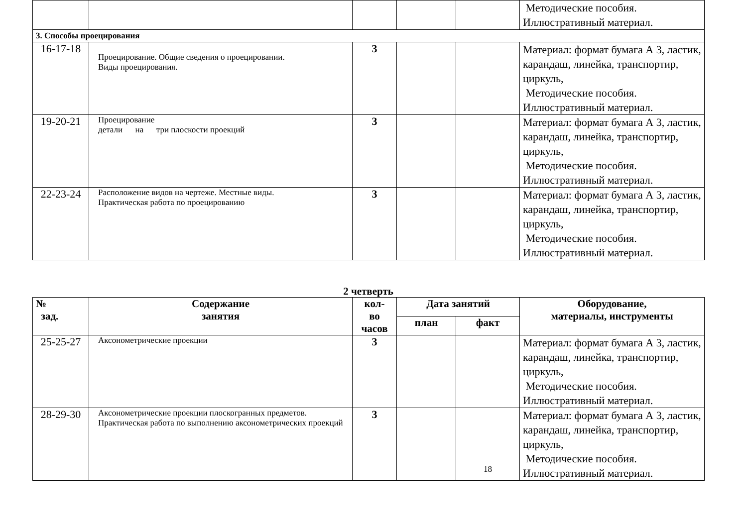| | | | | | Методические пособия. Иллюстративный материал. |
| 3. Способы проецирования | | | | | |
| 16-17-18 | Проецирование. Общие сведения о проецировании. Виды проецирования. | 3 | | | Материал: формат бумага А 3, ластик, карандаш, линейка, транспортир, циркуль, Методические пособия. Иллюстративный материал. |
| 19-20-21 | Проецирование детали на три плоскости проекций | 3 | | | Материал: формат бумага А 3, ластик, карандаш, линейка, транспортир, циркуль, Методические пособия. Иллюстративный материал. |
| 22-23-24 | Расположение видов на чертеже. Местные виды. Практическая работа по проецированию | 3 | | | Материал: формат бумага А 3, ластик, карандаш, линейка, транспортир, циркуль, Методические пособия. Иллюстративный материал. |
2 четверть
| № зад. | Содержание занятия | кол- во часов | Дата занятий | | Оборудование, материалы, инструменты |
| --- | --- | --- | --- | --- | --- |
| | | | план | факт | |
| 25-25-27 | Аксонометрические проекции | 3 | | | Материал: формат бумага А 3, ластик, карандаш, линейка, транспортир, циркуль, Методические пособия. Иллюстративный материал. |
| 28-29-30 | Аксонометрические проекции плоскогранных предметов. Практическая работа по выполнению аксонометрических проекций | 3 | | 18 | Материал: формат бумага А 3, ластик, карандаш, линейка, транспортир, циркуль, Методические пособия. Иллюстративный материал. |